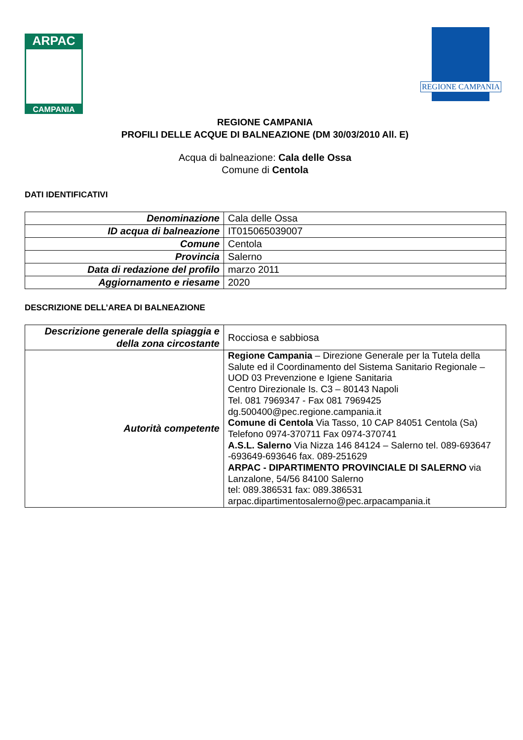ARPAC
CAMPANIA
REGIONE CAMPANIA
REGIONE CAMPANIA
PROFILI DELLE ACQUE DI BALNEAZIONE (DM 30/03/2010 All. E)
Acqua di balneazione: Cala delle Ossa
Comune di Centola
DATI IDENTIFICATIVI
| Denominazione | Cala delle Ossa |
| ID acqua di balneazione | IT015065039007 |
| Comune | Centola |
| Provincia | Salerno |
| Data di redazione del profilo | marzo 2011 |
| Aggiornamento e riesame | 2020 |
DESCRIZIONE DELL’AREA DI BALNEAZIONE
| Descrizione generale della spiaggia e della zona circostante | Rocciosa e sabbiosa |
| Autorità competente | Regione Campania – Direzione Generale per la Tutela della Salute ed il Coordinamento del Sistema Sanitario Regionale – UOD 03 Prevenzione e Igiene Sanitaria Centro Direzionale Is. C3 – 80143 Napoli Tel. 081 7969347 - Fax 081 7969425 dg.500400@pec.regione.campania.it Comune di Centola Via Tasso, 10 CAP 84051 Centola (Sa) Telefono 0974-370711 Fax 0974-370741 A.S.L. Salerno Via Nizza 146 84124 – Salerno tel. 089-693647 -693649-693646 fax. 089-251629 ARPAC - DIPARTIMENTO PROVINCIALE DI SALERNO via Lanzalone, 54/56 84100 Salerno tel: 089.386531 fax: 089.386531 arpac.dipartimentosalerno@pec.arpacampania.it |